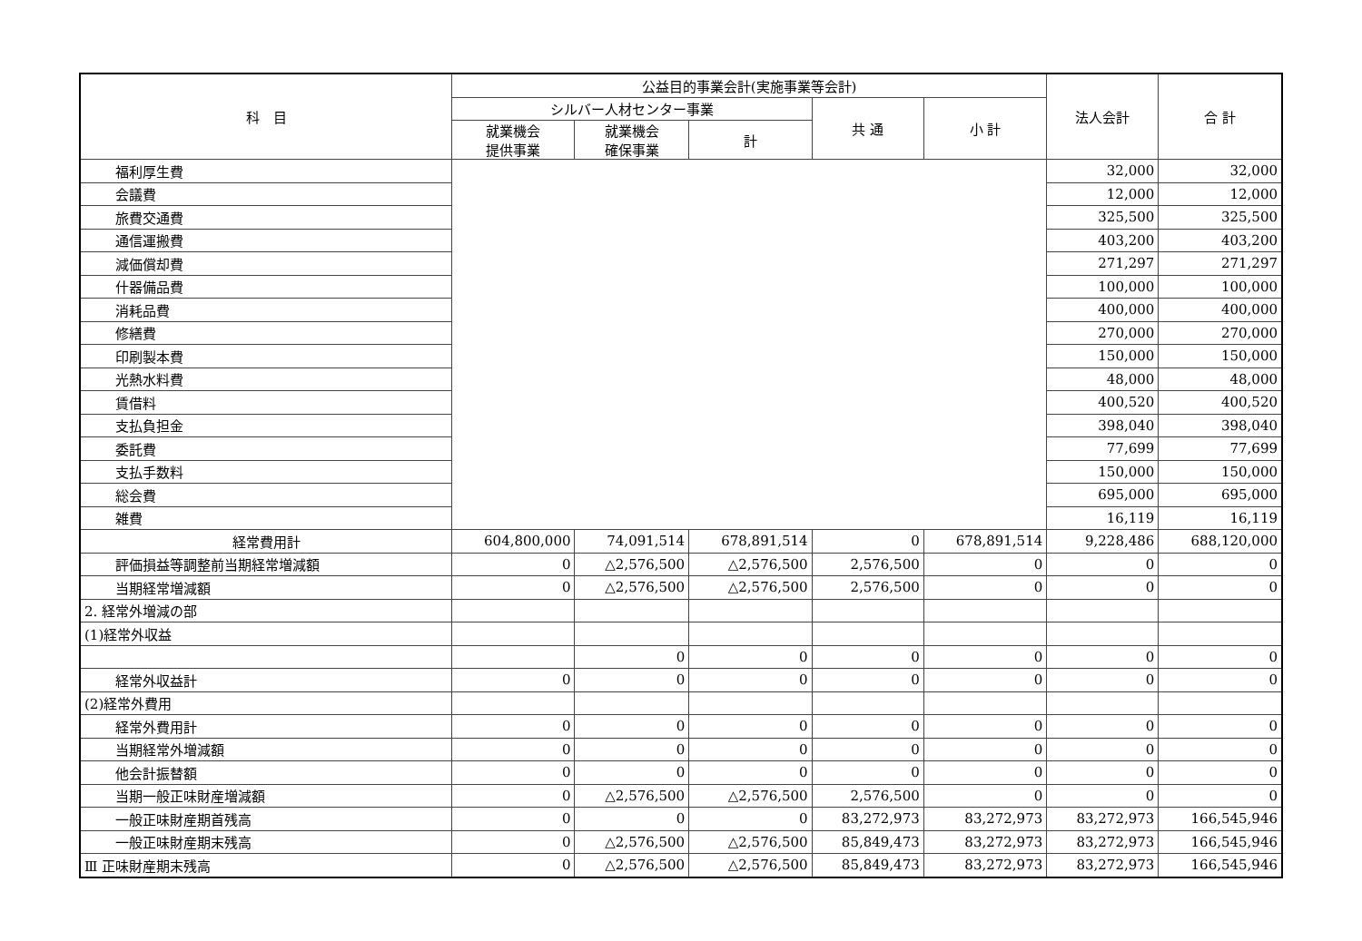| 科 目 | 公益目的事業会計(実施事業等会計) | | | | | 法人会計 | 合 計 |
| --- | --- | --- | --- | --- | --- | --- | --- |
| | シルバー人材センター事業 | | | 共 通 | 小 計 | | |
| | 就業機会 提供事業 | 就業機会 確保事業 | 計 | | | | |
| 福利厚生費 | | | | | | 32,000 | 32,000 |
| 会議費 | | | | | | 12,000 | 12,000 |
| 旅費交通費 | | | | | | 325,500 | 325,500 |
| 通信運搬費 | | | | | | 403,200 | 403,200 |
| 減価償却費 | | | | | | 271,297 | 271,297 |
| 什器備品費 | | | | | | 100,000 | 100,000 |
| 消耗品費 | | | | | | 400,000 | 400,000 |
| 修繕費 | | | | | | 270,000 | 270,000 |
| 印刷製本費 | | | | | | 150,000 | 150,000 |
| 光熱水料費 | | | | | | 48,000 | 48,000 |
| 賃借料 | | | | | | 400,520 | 400,520 |
| 支払負担金 | | | | | | 398,040 | 398,040 |
| 委託費 | | | | | | 77,699 | 77,699 |
| 支払手数料 | | | | | | 150,000 | 150,000 |
| 総会費 | | | | | | 695,000 | 695,000 |
| 雑費 | | | | | | 16,119 | 16,119 |
| 経常費用計 | 604,800,000 | 74,091,514 | 678,891,514 | 0 | 678,891,514 | 9,228,486 | 688,120,000 |
| 評価損益等調整前当期経常増減額 | 0 | △2,576,500 | △2,576,500 | 2,576,500 | 0 | 0 | 0 |
| 当期経常増減額 | 0 | △2,576,500 | △2,576,500 | 2,576,500 | 0 | 0 | 0 |
| 2. 経常外増減の部 | | | | | | | |
| (1)経常外収益 | | | | | | | |
| | | 0 | 0 | 0 | 0 | 0 | 0 |
| 経常外収益計 | 0 | 0 | 0 | 0 | 0 | 0 | 0 |
| (2)経常外費用 | | | | | | | |
| 経常外費用計 | 0 | 0 | 0 | 0 | 0 | 0 | 0 |
| 当期経常外増減額 | 0 | 0 | 0 | 0 | 0 | 0 | 0 |
| 他会計振替額 | 0 | 0 | 0 | 0 | 0 | 0 | 0 |
| 当期一般正味財産増減額 | 0 | △2,576,500 | △2,576,500 | 2,576,500 | 0 | 0 | 0 |
| 一般正味財産期首残高 | 0 | 0 | 0 | 83,272,973 | 83,272,973 | 83,272,973 | 166,545,946 |
| 一般正味財産期末残高 | 0 | △2,576,500 | △2,576,500 | 85,849,473 | 83,272,973 | 83,272,973 | 166,545,946 |
| Ⅲ 正味財産期末残高 | 0 | △2,576,500 | △2,576,500 | 85,849,473 | 83,272,973 | 83,272,973 | 166,545,946 |